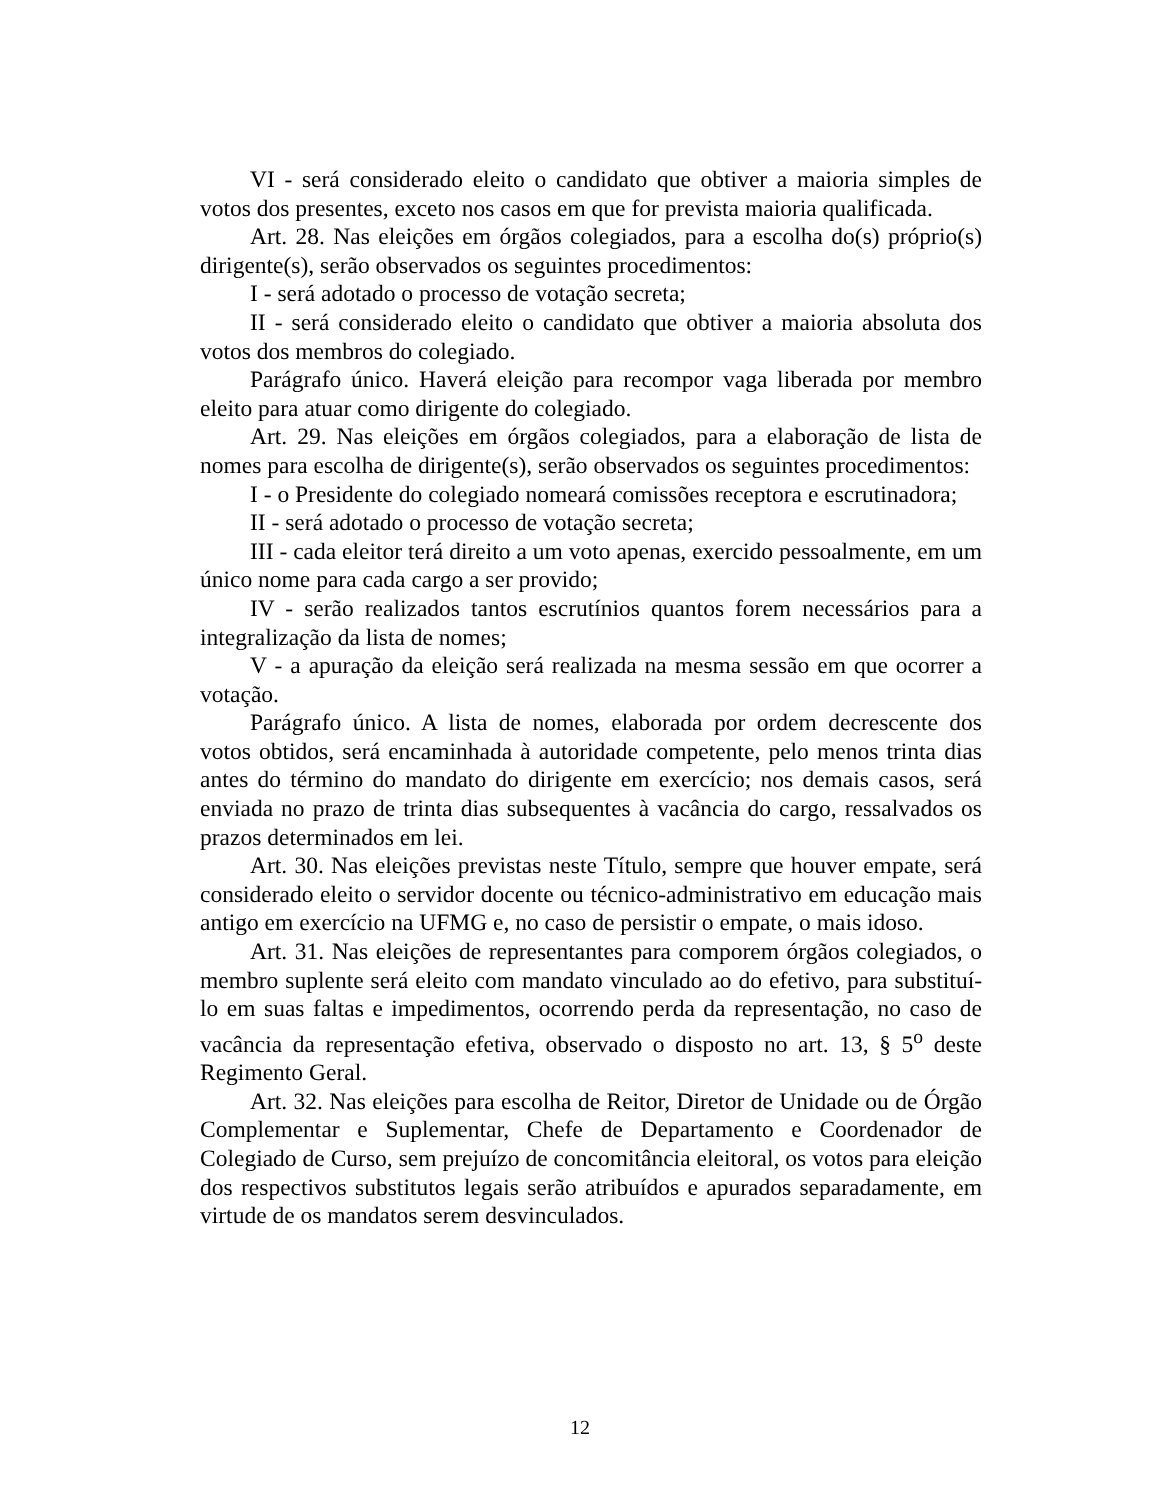VI - será considerado eleito o candidato que obtiver a maioria simples de votos dos presentes, exceto nos casos em que for prevista maioria qualificada.
Art. 28. Nas eleições em órgãos colegiados, para a escolha do(s) próprio(s) dirigente(s), serão observados os seguintes procedimentos:
I - será adotado o processo de votação secreta;
II - será considerado eleito o candidato que obtiver a maioria absoluta dos votos dos membros do colegiado.
Parágrafo único. Haverá eleição para recompor vaga liberada por membro eleito para atuar como dirigente do colegiado.
Art. 29. Nas eleições em órgãos colegiados, para a elaboração de lista de nomes para escolha de dirigente(s), serão observados os seguintes procedimentos:
I - o Presidente do colegiado nomeará comissões receptora e escrutinadora;
II - será adotado o processo de votação secreta;
III - cada eleitor terá direito a um voto apenas, exercido pessoalmente, em um único nome para cada cargo a ser provido;
IV - serão realizados tantos escrutínios quantos forem necessários para a integralização da lista de nomes;
V - a apuração da eleição será realizada na mesma sessão em que ocorrer a votação.
Parágrafo único. A lista de nomes, elaborada por ordem decrescente dos votos obtidos, será encaminhada à autoridade competente, pelo menos trinta dias antes do término do mandato do dirigente em exercício; nos demais casos, será enviada no prazo de trinta dias subsequentes à vacância do cargo, ressalvados os prazos determinados em lei.
Art. 30. Nas eleições previstas neste Título, sempre que houver empate, será considerado eleito o servidor docente ou técnico-administrativo em educação mais antigo em exercício na UFMG e, no caso de persistir o empate, o mais idoso.
Art. 31. Nas eleições de representantes para comporem órgãos colegiados, o membro suplente será eleito com mandato vinculado ao do efetivo, para substituí-lo em suas faltas e impedimentos, ocorrendo perda da representação, no caso de vacância da representação efetiva, observado o disposto no art. 13, § 5<sup>o</sup> deste Regimento Geral.
Art. 32. Nas eleições para escolha de Reitor, Diretor de Unidade ou de Órgão Complementar e Suplementar, Chefe de Departamento e Coordenador de Colegiado de Curso, sem prejuízo de concomitância eleitoral, os votos para eleição dos respectivos substitutos legais serão atribuídos e apurados separadamente, em virtude de os mandatos serem desvinculados.
12